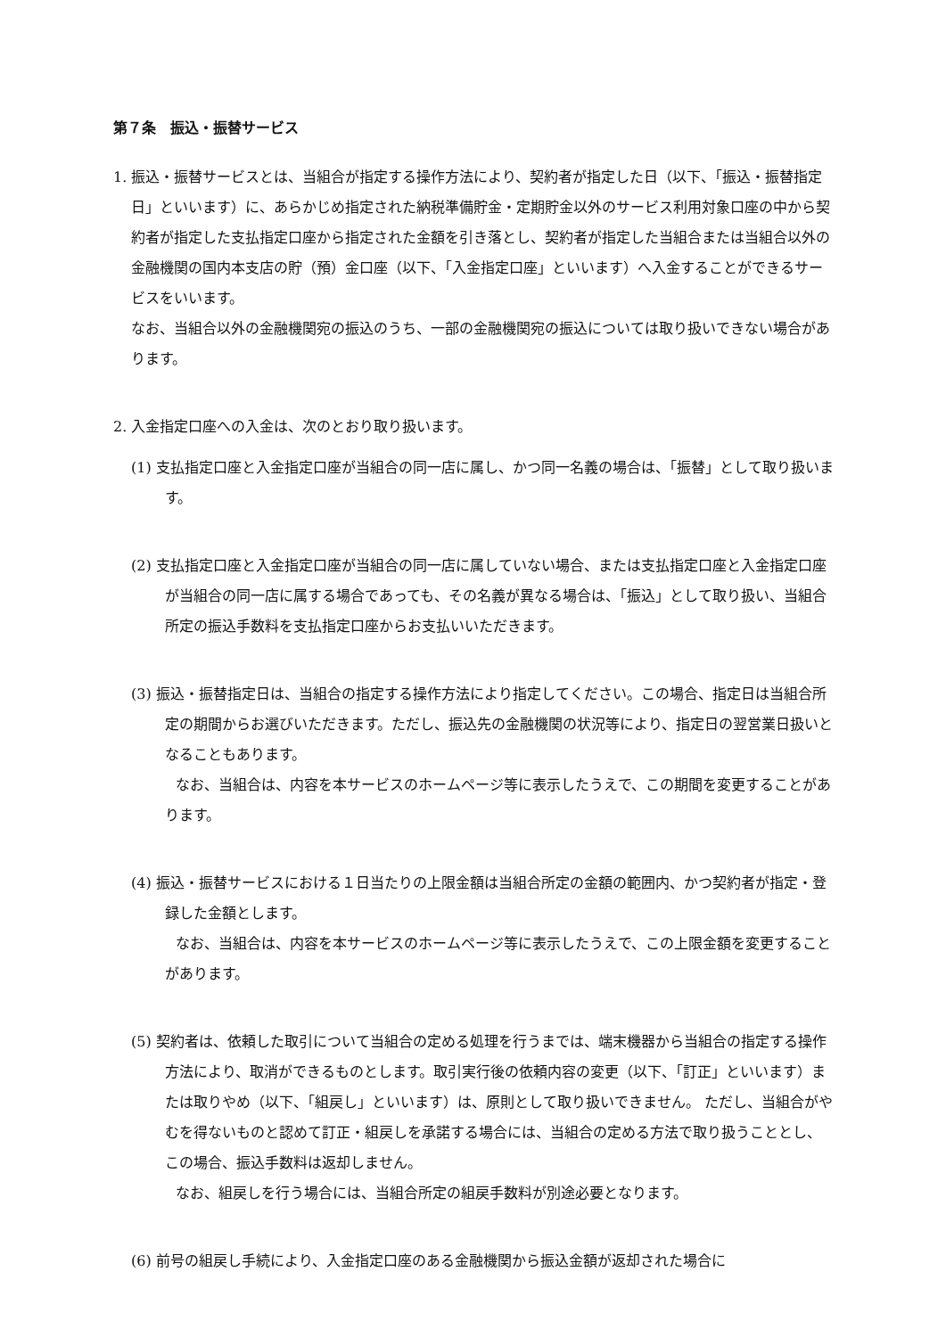第７条　振込・振替サービス
1. 振込・振替サービスとは、当組合が指定する操作方法により、契約者が指定した日（以下、「振込・振替指定日」といいます）に、あらかじめ指定された納税準備貯金・定期貯金以外のサービス利用対象口座の中から契約者が指定した支払指定口座から指定された金額を引き落とし、契約者が指定した当組合または当組合以外の金融機関の国内本支店の貯（預）金口座（以下、「入金指定口座」といいます）へ入金することができるサービスをいいます。
なお、当組合以外の金融機関宛の振込のうち、一部の金融機関宛の振込については取り扱いできない場合があります。
2. 入金指定口座への入金は、次のとおり取り扱います。
(1) 支払指定口座と入金指定口座が当組合の同一店に属し、かつ同一名義の場合は、「振替」として取り扱います。
(2) 支払指定口座と入金指定口座が当組合の同一店に属していない場合、または支払指定口座と入金指定口座が当組合の同一店に属する場合であっても、その名義が異なる場合は、「振込」として取り扱い、当組合所定の振込手数料を支払指定口座からお支払いいただきます。
(3) 振込・振替指定日は、当組合の指定する操作方法により指定してください。この場合、指定日は当組合所定の期間からお選びいただきます。ただし、振込先の金融機関の状況等により、指定日の翌営業日扱いとなることもあります。
なお、当組合は、内容を本サービスのホームページ等に表示したうえで、この期間を変更することがあります。
(4) 振込・振替サービスにおける１日当たりの上限金額は当組合所定の金額の範囲内、かつ契約者が指定・登録した金額とします。
なお、当組合は、内容を本サービスのホームページ等に表示したうえで、この上限金額を変更することがあります。
(5) 契約者は、依頼した取引について当組合の定める処理を行うまでは、端末機器から当組合の指定する操作方法により、取消ができるものとします。取引実行後の依頼内容の変更（以下、「訂正」といいます）または取りやめ（以下、「組戻し」といいます）は、原則として取り扱いできません。 ただし、当組合がやむを得ないものと認めて訂正・組戻しを承諾する場合には、当組合の定める方法で取り扱うこととし、この場合、振込手数料は返却しません。
なお、組戻しを行う場合には、当組合所定の組戻手数料が別途必要となります。
(6) 前号の組戻し手続により、入金指定口座のある金融機関から振込金額が返却された場合に